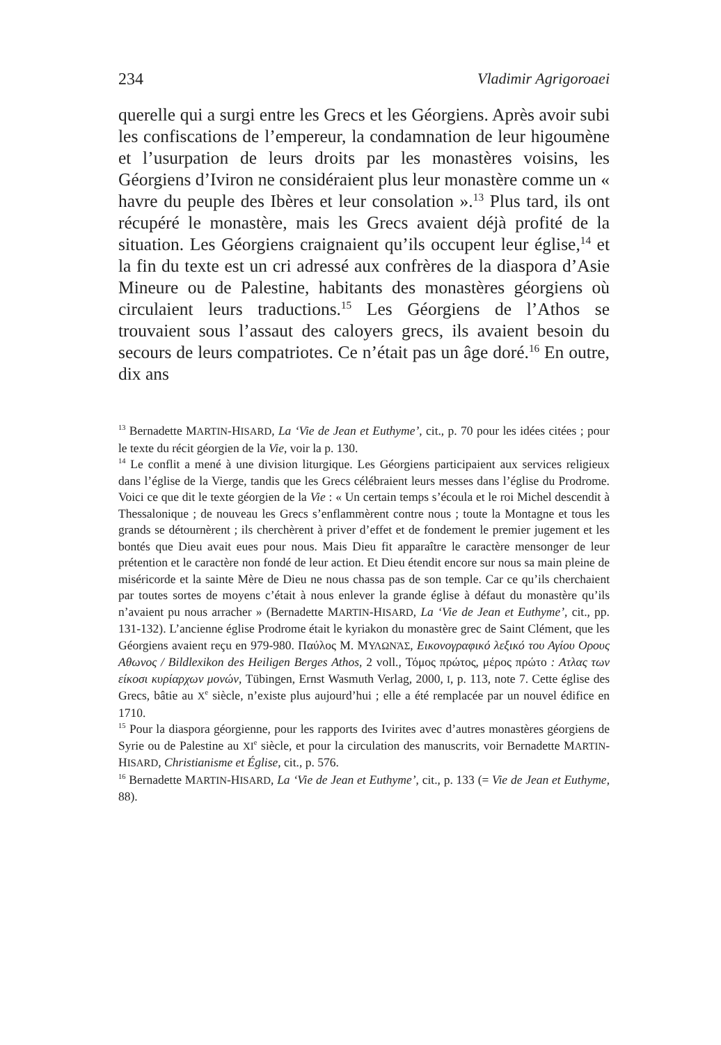234 Vladimir Agrigoroaei
querelle qui a surgi entre les Grecs et les Géorgiens. Après avoir subi les confiscations de l’empereur, la condamnation de leur higoumène et l’usurpation de leurs droits par les monastères voisins, les Géorgiens d’Iviron ne considéraient plus leur monastère comme un « havre du peuple des Ibères et leur consolation ».<sup>13</sup> Plus tard, ils ont récupéré le monastère, mais les Grecs avaient déjà profité de la situation. Les Géorgiens craignaient qu’ils occupent leur église,<sup>14</sup> et la fin du texte est un cri adressé aux confrères de la diaspora d’Asie Mineure ou de Palestine, habitants des monastères géorgiens où circulaient leurs traductions.<sup>15</sup> Les Géorgiens de l’Athos se trouvaient sous l’assaut des caloyers grecs, ils avaient besoin du secours de leurs compatriotes. Ce n’était pas un âge doré.<sup>16</sup> En outre, dix ans
<sup>13</sup> Bernadette MARTIN-HISARD, La ‘Vie de Jean et Euthyme’, cit., p. 70 pour les idées citées ; pour le texte du récit géorgien de la Vie, voir la p. 130.
<sup>14</sup> Le conflit a mené à une division liturgique. Les Géorgiens participaient aux services religieux dans l’église de la Vierge, tandis que les Grecs célébraient leurs messes dans l’église du Prodrome. Voici ce que dit le texte géorgien de la Vie : « Un certain temps s’écoula et le roi Michel descendit à Thessalonique ; de nouveau les Grecs s’enflammèrent contre nous ; toute la Montagne et tous les grands se détournèrent ; ils cherchèrent à priver d’effet et de fondement le premier jugement et les bontés que Dieu avait eues pour nous. Mais Dieu fit apparaître le caractère mensonger de leur prétention et le caractère non fondé de leur action. Et Dieu étendit encore sur nous sa main pleine de miséricorde et la sainte Mère de Dieu ne nous chassa pas de son temple. Car ce qu’ils cherchaient par toutes sortes de moyens c’était à nous enlever la grande église à défaut du monastère qu’ils n’avaient pu nous arracher » (Bernadette MARTIN-HISARD, La ‘Vie de Jean et Euthyme’, cit., pp. 131-132). L’ancienne église Prodrome était le kyriakon du monastère grec de Saint Clément, que les Géorgiens avaient reçu en 979-980. Παύλος Μ. ΜΥΛΩΝΆΣ, Εικονογραφικό λεξικό του Αγίου Ορους Αθωνος / Bildlexikon des Heiligen Berges Athos, 2 voll., Τόμος πρώτος, μέρος πρώτο : Ατλας των είκοσι κυρίαρχων μονών, Tübingen, Ernst Wasmuth Verlag, 2000, I, p. 113, note 7. Cette église des Grecs, bâtie au X<sup>e</sup> siècle, n’existe plus aujourd’hui ; elle a été remplacée par un nouvel édifice en 1710.
<sup>15</sup> Pour la diaspora géorgienne, pour les rapports des Ivirites avec d’autres monastères géorgiens de Syrie ou de Palestine au XI<sup>e</sup> siècle, et pour la circulation des manuscrits, voir Bernadette MARTIN-HISARD, Christianisme et Église, cit., p. 576.
<sup>16</sup> Bernadette MARTIN-HISARD, La ‘Vie de Jean et Euthyme’, cit., p. 133 (= Vie de Jean et Euthyme, 88).